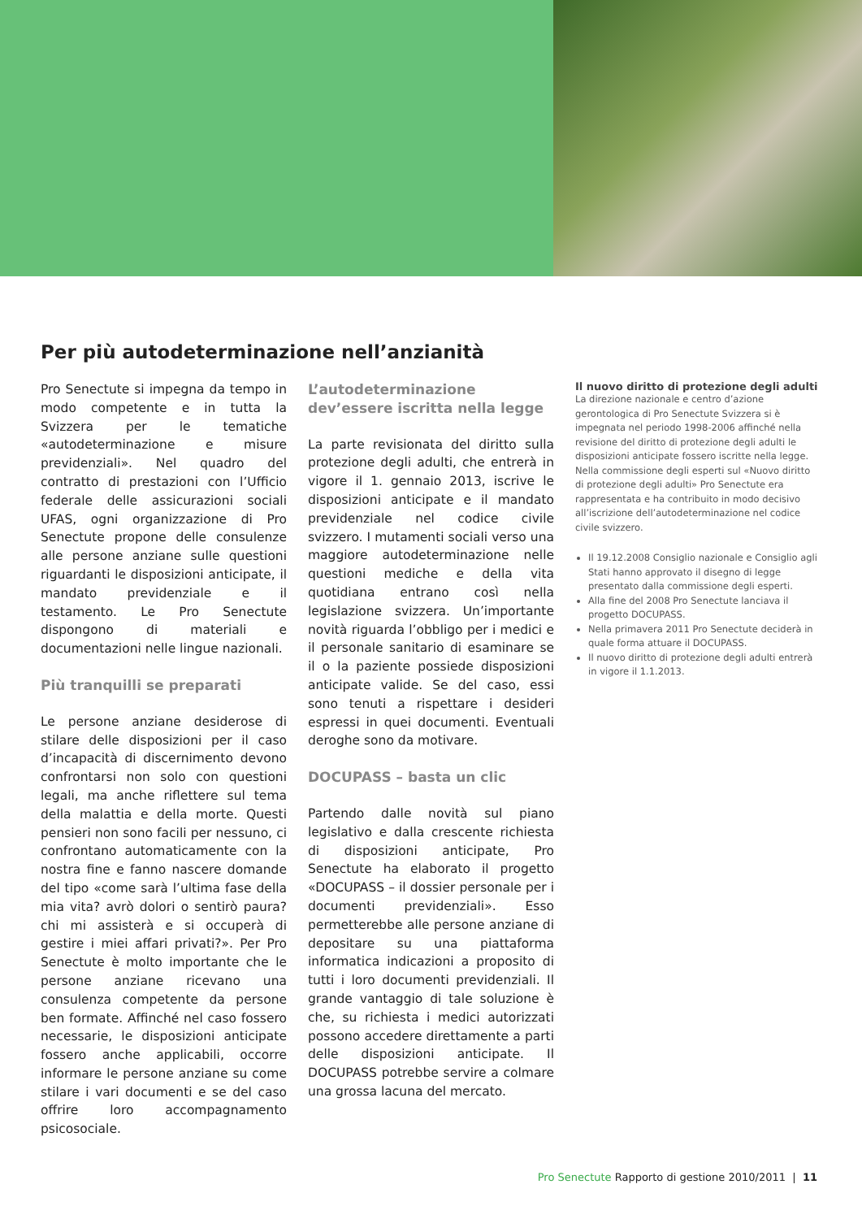Per più autodeterminazione nell’anzianità
Pro Senectute si impegna da tempo in modo competente e in tutta la Svizzera per le tematiche «autodeterminazione e misure previdenziali». Nel quadro del contratto di prestazioni con l’Ufficio federale delle assicurazioni sociali UFAS, ogni organizzazione di Pro Senectute propone delle consulenze alle persone anziane sulle questioni riguardanti le disposizioni anticipate, il mandato previdenziale e il testamento. Le Pro Senectute dispongono di materiali e documentazioni nelle lingue nazionali.
Più tranquilli se preparati
Le persone anziane desiderose di stilare delle disposizioni per il caso d’incapacità di discernimento devono confrontarsi non solo con questioni legali, ma anche riflettere sul tema della malattia e della morte. Questi pensieri non sono facili per nessuno, ci confrontano automaticamente con la nostra fine e fanno nascere domande del tipo «come sarà l’ultima fase della mia vita? avrò dolori o sentirò paura? chi mi assisterà e si occuperà di gestire i miei affari privati?». Per Pro Senectute è molto importante che le persone anziane ricevano una consulenza competente da persone ben formate. Affinché nel caso fossero necessarie, le disposizioni anticipate fossero anche applicabili, occorre informare le persone anziane su come stilare i vari documenti e se del caso offrire loro accompagnamento psicosociale.
L’autodeterminazione dev’essere iscritta nella legge
La parte revisionata del diritto sulla protezione degli adulti, che entrerà in vigore il 1. gennaio 2013, iscrive le disposizioni anticipate e il mandato previdenziale nel codice civile svizzero. I mutamenti sociali verso una maggiore autodeterminazione nelle questioni mediche e della vita quotidiana entrano così nella legislazione svizzera. Un’importante novità riguarda l’obbligo per i medici e il personale sanitario di esaminare se il o la paziente possiede disposizioni anticipate valide. Se del caso, essi sono tenuti a rispettare i desideri espressi in quei documenti. Eventuali deroghe sono da motivare.
DOCUPASS – basta un clic
Partendo dalle novità sul piano legislativo e dalla crescente richiesta di disposizioni anticipate, Pro Senectute ha elaborato il progetto «DOCUPASS – il dossier personale per i documenti previdenziali». Esso permetterebbe alle persone anziane di depositare su una piattaforma informatica indicazioni a proposito di tutti i loro documenti previdenziali. Il grande vantaggio di tale soluzione è che, su richiesta i medici autorizzati possono accedere direttamente a parti delle disposizioni anticipate. Il DOCUPASS potrebbe servire a colmare una grossa lacuna del mercato.
Il nuovo diritto di protezione degli adulti
La direzione nazionale e centro d’azione gerontologica di Pro Senectute Svizzera si è impegnata nel periodo 1998-2006 affinché nella revisione del diritto di protezione degli adulti le disposizioni anticipate fossero iscritte nella legge. Nella commissione degli esperti sul «Nuovo diritto di protezione degli adulti» Pro Senectute era rappresentata e ha contribuito in modo decisivo all’iscrizione dell’autodeterminazione nel codice civile svizzero.
Il 19.12.2008 Consiglio nazionale e Consiglio agli Stati hanno approvato il disegno di legge presentato dalla commissione degli esperti.
Alla fine del 2008 Pro Senectute lanciava il progetto DOCUPASS.
Nella primavera 2011 Pro Senectute deciderà in quale forma attuare il DOCUPASS.
Il nuovo diritto di protezione degli adulti entrerà in vigore il 1.1.2013.
Pro Senectute Rapporto di gestione 2010/2011 | 11